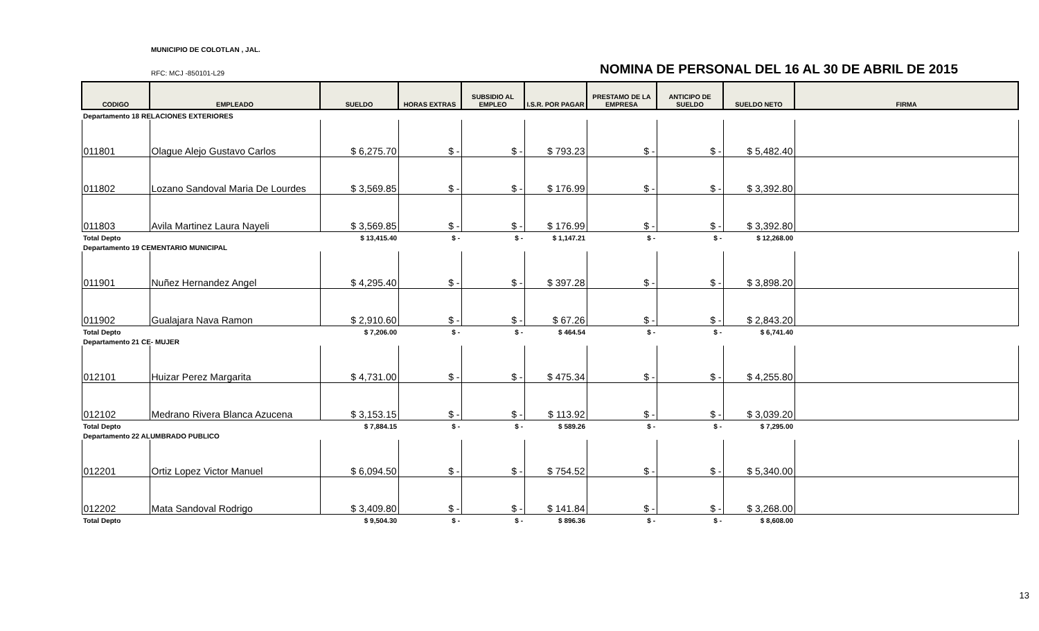MUNICIPIO DE COLOTLAN , JAL.
RFC: MCJ -850101-L29 NOMINA DE PERSONAL DEL 16 AL 30 DE ABRIL DE 2015
| CODIGO | EMPLEADO | SUELDO | HORAS EXTRAS | SUBSIDIO AL EMPLEO | I.S.R. POR PAGAR | PRESTAMO DE LA EMPRESA | ANTICIPO DE SUELDO | SUELDO NETO | FIRMA |
| --- | --- | --- | --- | --- | --- | --- | --- | --- | --- |
| Departamento 18 RELACIONES EXTERIORES | | | | | | | | | |
| 011801 | Olague Alejo Gustavo Carlos | $ 6,275.70 | $ - | $ - | $ 793.23 | $ - | $ - | $ 5,482.40 | |
| 011802 | Lozano Sandoval Maria De Lourdes | $ 3,569.85 | $ - | $ - | $ 176.99 | $ - | $ - | $ 3,392.80 | |
| 011803 | Avila Martinez Laura Nayeli | $ 3,569.85 | $ - | $ - | $ 176.99 | $ - | $ - | $ 3,392.80 | |
| Total Depto | | $ 13,415.40 | $ - | $ - | $ 1,147.21 | $ - | $ - | $ 12,268.00 | |
| Departamento 19 CEMENTARIO MUNICIPAL | | | | | | | | | |
| 011901 | Nuñez Hernandez Angel | $ 4,295.40 | $ - | $ - | $ 397.28 | $ - | $ - | $ 3,898.20 | |
| 011902 | Gualajara Nava Ramon | $ 2,910.60 | $ - | $ - | $ 67.26 | $ - | $ - | $ 2,843.20 | |
| Total Depto | | $ 7,206.00 | $ - | $ - | $ 464.54 | $ - | $ - | $ 6,741.40 | |
| Departamento 21 CE- MUJER | | | | | | | | | |
| 012101 | Huizar Perez Margarita | $ 4,731.00 | $ - | $ - | $ 475.34 | $ - | $ - | $ 4,255.80 | |
| 012102 | Medrano Rivera Blanca Azucena | $ 3,153.15 | $ - | $ - | $ 113.92 | $ - | $ - | $ 3,039.20 | |
| Total Depto | | $ 7,884.15 | $ - | $ - | $ 589.26 | $ - | $ - | $ 7,295.00 | |
| Departamento 22 ALUMBRADO PUBLICO | | | | | | | | | |
| 012201 | Ortiz Lopez Victor Manuel | $ 6,094.50 | $ - | $ - | $ 754.52 | $ - | $ - | $ 5,340.00 | |
| 012202 | Mata Sandoval Rodrigo | $ 3,409.80 | $ - | $ - | $ 141.84 | $ - | $ - | $ 3,268.00 | |
| Total Depto | | $ 9,504.30 | $ - | $ - | $ 896.36 | $ - | $ - | $ 8,608.00 | |
13